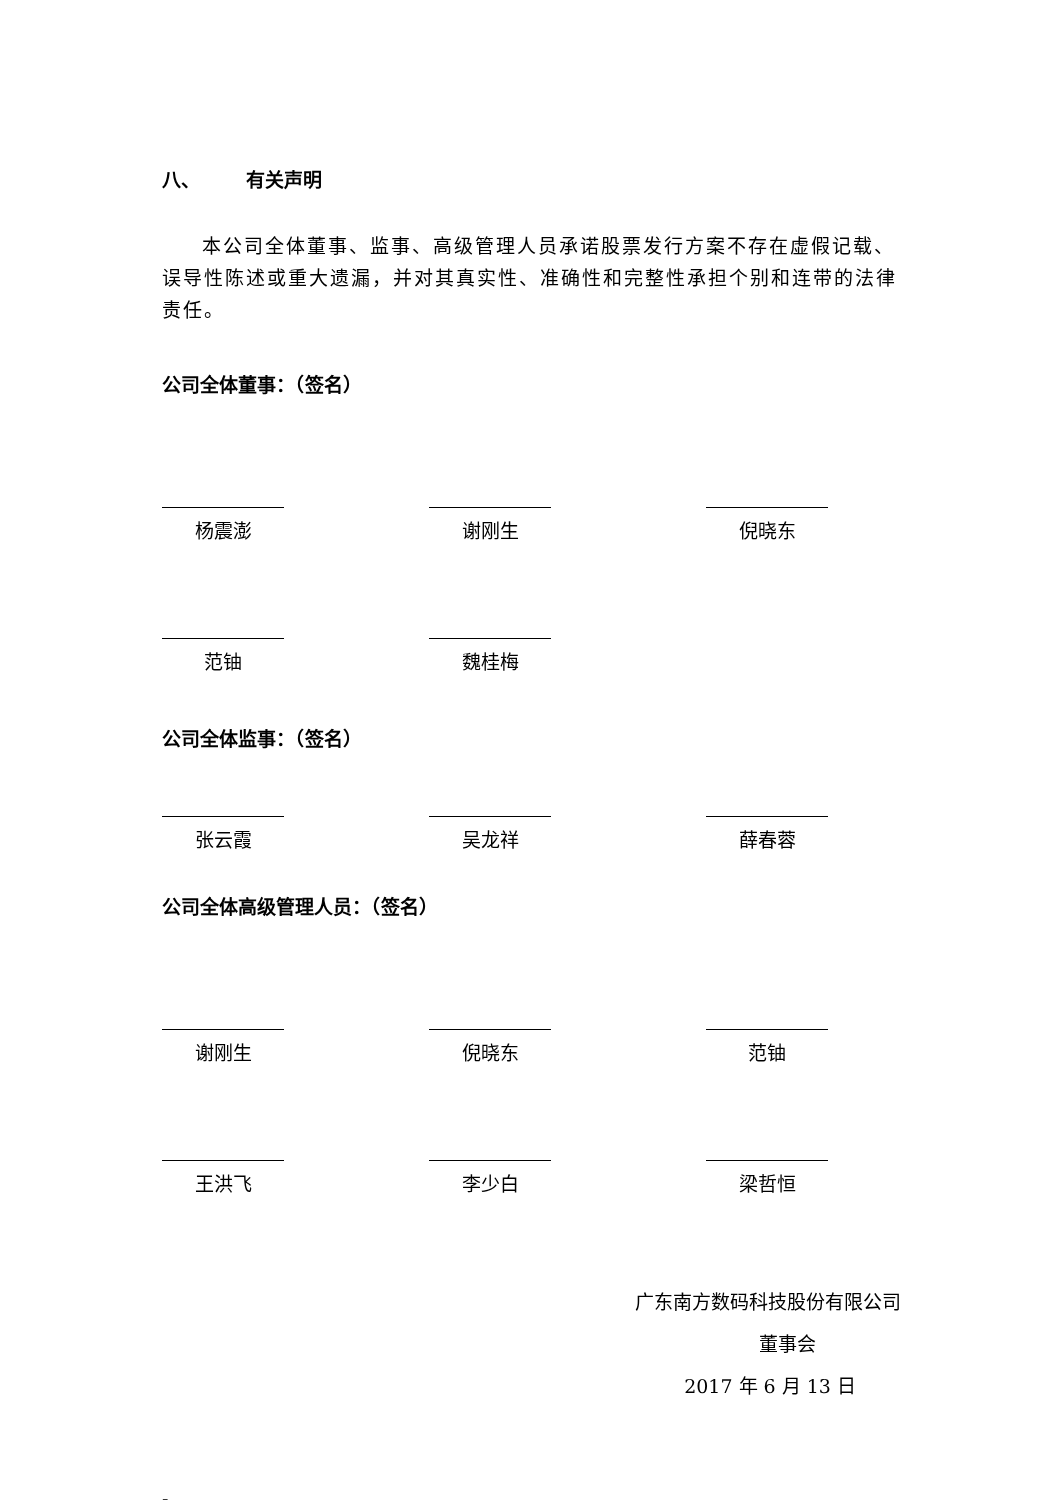八、 有关声明
本公司全体董事、监事、高级管理人员承诺股票发行方案不存在虚假记载、误导性陈述或重大遗漏，并对其真实性、准确性和完整性承担个别和连带的法律责任。
公司全体董事：（签名）
杨震澎 谢刚生 倪晓东
范铀 魏桂梅
公司全体监事：（签名）
张云霞 吴龙祥 薛春蓉
公司全体高级管理人员：（签名）
谢刚生 倪晓东 范铀
王洪飞 李少白 梁哲恒
广东南方数码科技股份有限公司
董事会
2017 年 6 月 13 日
-